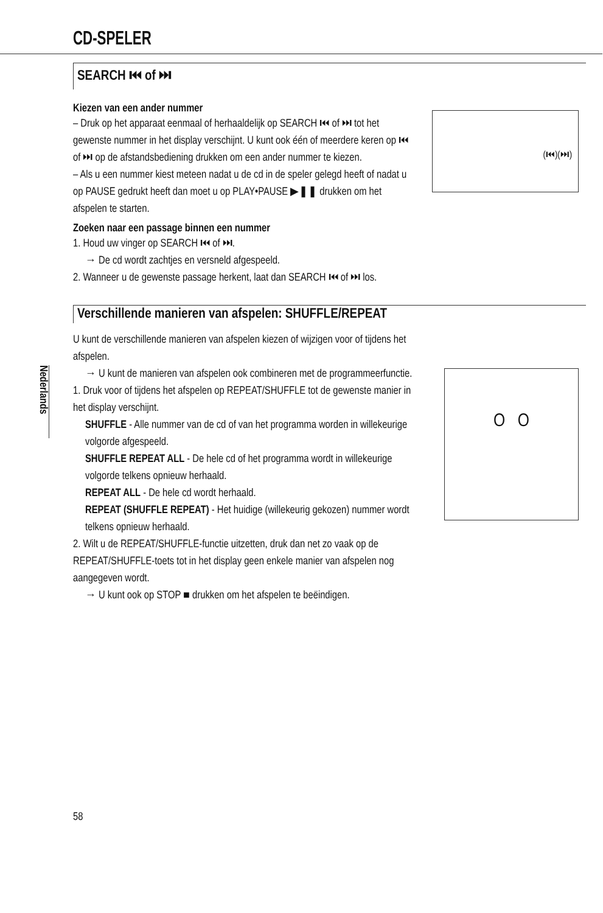Nederlands
CD-SPELER
SEARCH ⏮ of ⏭
Kiezen van een ander nummer
– Druk op het apparaat eenmaal of herhaaldelijk op SEARCH ⏮ of ⏭ tot het gewenste nummer in het display verschijnt. U kunt ook één of meerdere keren op ⏮ of ⏭ op de afstandsbediening drukken om een ander nummer te kiezen.
– Als u een nummer kiest meteen nadat u de cd in de speler gelegd heeft of nadat u op PAUSE gedrukt heeft dan moet u op PLAY•PAUSE ▶❚❚ drukken om het afspelen te starten.
(⏮)(⏭)
Zoeken naar een passage binnen een nummer
1. Houd uw vinger op SEARCH ⏮ of ⏭.
→ De cd wordt zachtjes en versneld afgespeeld.
2. Wanneer u de gewenste passage herkent, laat dan SEARCH ⏮ of ⏭ los.
Verschillende manieren van afspelen: SHUFFLE/REPEAT
U kunt de verschillende manieren van afspelen kiezen of wijzigen voor of tijdens het afspelen.
→ U kunt de manieren van afspelen ook combineren met de programmeerfunctie.
1. Druk voor of tijdens het afspelen op REPEAT/SHUFFLE tot de gewenste manier in het display verschijnt.
SHUFFLE - Alle nummer van de cd of van het programma worden in willekeurige volgorde afgespeeld.
SHUFFLE REPEAT ALL - De hele cd of het programma wordt in willekeurige volgorde telkens opnieuw herhaald.
REPEAT ALL - De hele cd wordt herhaald.
REPEAT (SHUFFLE REPEAT) - Het huidige (willekeurig gekozen) nummer wordt telkens opnieuw herhaald.
2. Wilt u de REPEAT/SHUFFLE-functie uitzetten, druk dan net zo vaak op de REPEAT/SHUFFLE-toets tot in het display geen enkele manier van afspelen nog aangegeven wordt.
→ U kunt ook op STOP ■ drukken om het afspelen te beëindigen.
O O
58